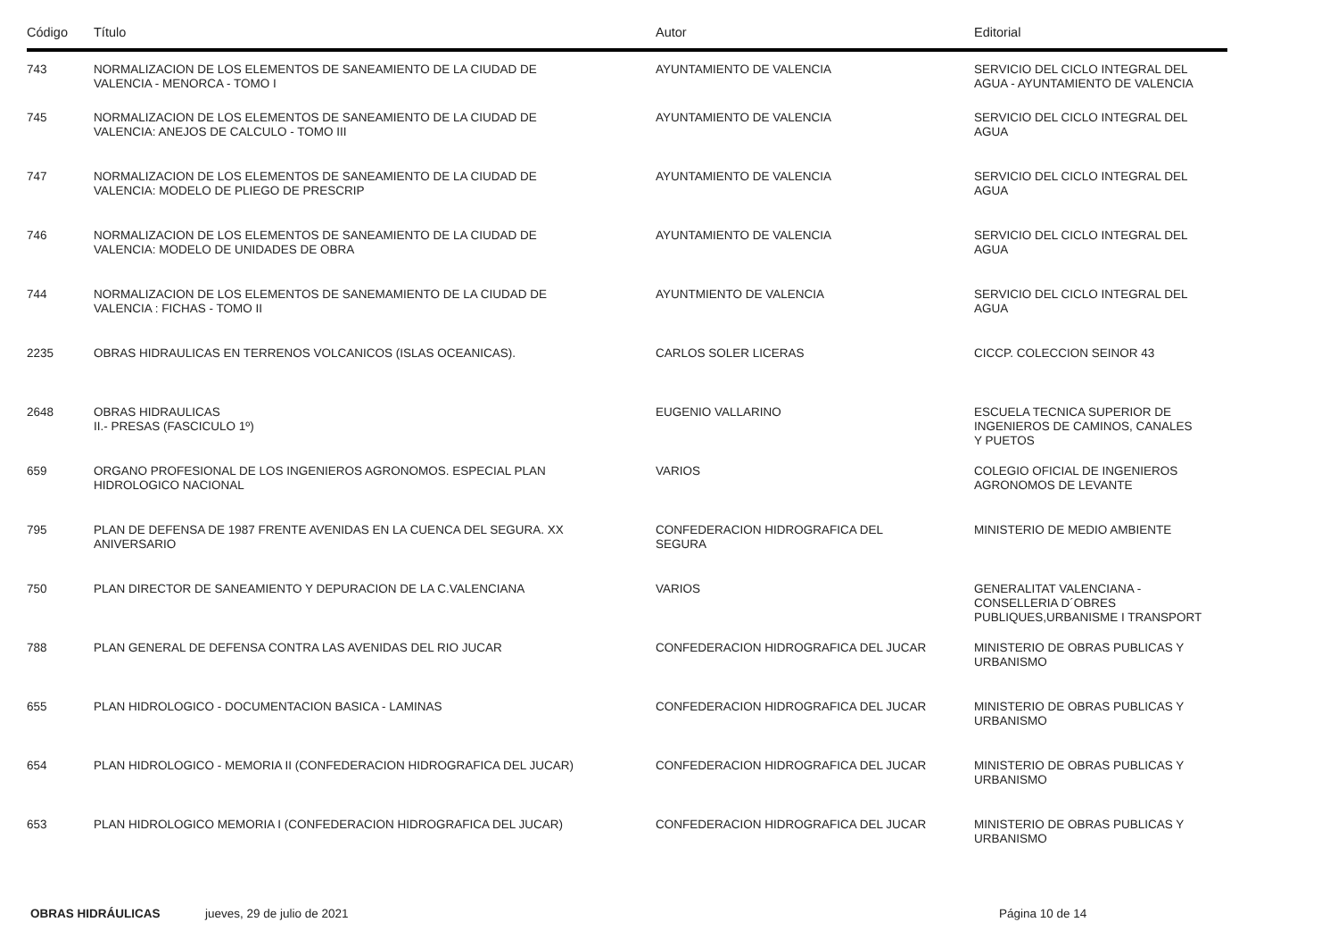| Código | Título | Autor | Editorial |
| --- | --- | --- | --- |
| 743 | NORMALIZACION DE LOS ELEMENTOS DE SANEAMIENTO DE LA CIUDAD DE VALENCIA - MENORCA - TOMO I | AYUNTAMIENTO DE VALENCIA | SERVICIO DEL CICLO INTEGRAL DEL AGUA - AYUNTAMIENTO DE VALENCIA |
| 745 | NORMALIZACION DE LOS ELEMENTOS DE SANEAMIENTO DE LA CIUDAD DE VALENCIA: ANEJOS DE CALCULO - TOMO III | AYUNTAMIENTO DE VALENCIA | SERVICIO DEL CICLO INTEGRAL DEL AGUA |
| 747 | NORMALIZACION DE LOS ELEMENTOS DE SANEAMIENTO DE LA CIUDAD DE VALENCIA: MODELO DE PLIEGO DE PRESCRIP | AYUNTAMIENTO DE VALENCIA | SERVICIO DEL CICLO INTEGRAL DEL AGUA |
| 746 | NORMALIZACION DE LOS ELEMENTOS DE SANEAMIENTO DE LA CIUDAD DE VALENCIA: MODELO DE UNIDADES DE OBRA | AYUNTAMIENTO DE VALENCIA | SERVICIO DEL CICLO INTEGRAL DEL AGUA |
| 744 | NORMALIZACION DE LOS ELEMENTOS DE SANEMAMIENTO DE LA CIUDAD DE VALENCIA : FICHAS - TOMO II | AYUNTMIENTO DE VALENCIA | SERVICIO DEL CICLO INTEGRAL DEL AGUA |
| 2235 | OBRAS HIDRAULICAS EN TERRENOS VOLCANICOS (ISLAS OCEANICAS). | CARLOS SOLER LICERAS | CICCP. COLECCION SEINOR 43 |
| 2648 | OBRAS HIDRAULICAS II.- PRESAS (FASCICULO 1º) | EUGENIO VALLARINO | ESCUELA TECNICA SUPERIOR DE INGENIEROS DE CAMINOS, CANALES Y PUETOS |
| 659 | ORGANO PROFESIONAL DE LOS INGENIEROS AGRONOMOS. ESPECIAL PLAN HIDROLOGICO NACIONAL | VARIOS | COLEGIO OFICIAL DE INGENIEROS AGRONOMOS DE LEVANTE |
| 795 | PLAN DE DEFENSA DE 1987 FRENTE AVENIDAS EN LA CUENCA DEL SEGURA. XX ANIVERSARIO | CONFEDERACION HIDROGRAFICA DEL SEGURA | MINISTERIO DE MEDIO AMBIENTE |
| 750 | PLAN DIRECTOR DE SANEAMIENTO Y DEPURACION DE LA C.VALENCIANA | VARIOS | GENERALITAT VALENCIANA - CONSELLERIA D´OBRES PUBLIQUES,URBANISME I TRANSPORT |
| 788 | PLAN GENERAL DE DEFENSA CONTRA LAS AVENIDAS DEL RIO JUCAR | CONFEDERACION HIDROGRAFICA DEL JUCAR | MINISTERIO DE OBRAS PUBLICAS Y URBANISMO |
| 655 | PLAN HIDROLOGICO - DOCUMENTACION BASICA - LAMINAS | CONFEDERACION HIDROGRAFICA DEL JUCAR | MINISTERIO DE OBRAS PUBLICAS Y URBANISMO |
| 654 | PLAN HIDROLOGICO - MEMORIA II (CONFEDERACION HIDROGRAFICA DEL JUCAR) | CONFEDERACION HIDROGRAFICA DEL JUCAR | MINISTERIO DE OBRAS PUBLICAS Y URBANISMO |
| 653 | PLAN HIDROLOGICO MEMORIA I (CONFEDERACION HIDROGRAFICA DEL JUCAR) | CONFEDERACION HIDROGRAFICA DEL JUCAR | MINISTERIO DE OBRAS PUBLICAS Y URBANISMO |
OBRAS HIDRÁULICAS jueves, 29 de julio de 2021 Página 10 de 14